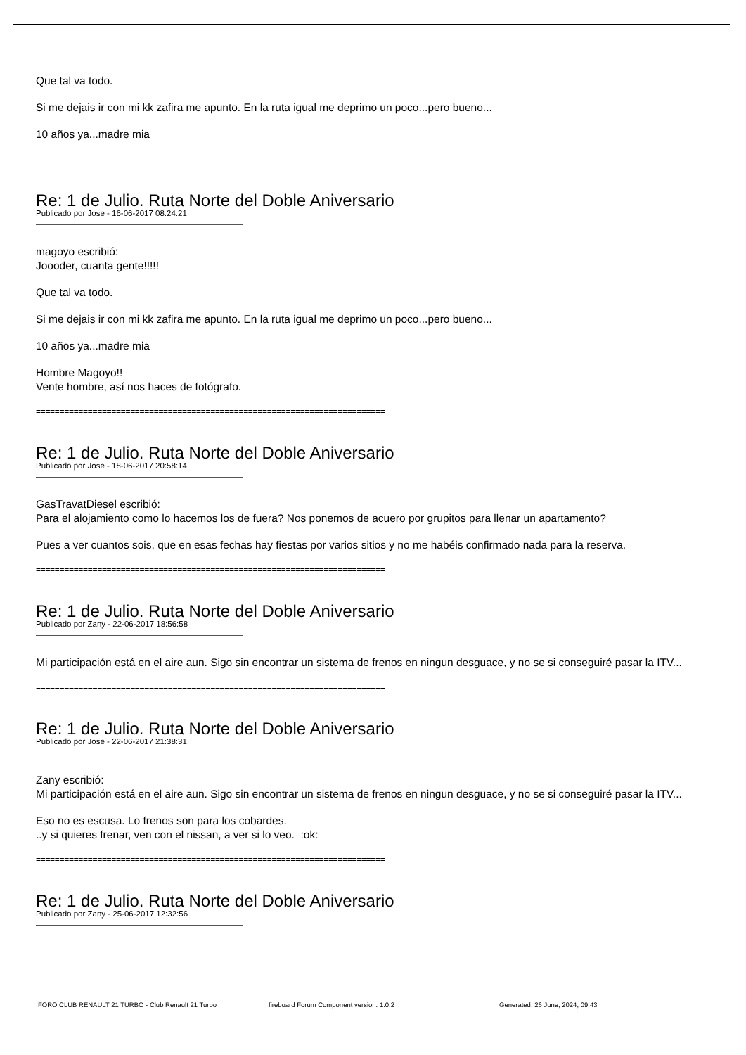Que tal va todo.
Si me dejais ir con mi kk zafira me apunto. En la ruta igual me deprimo un poco...pero bueno...
10 años ya...madre mia
==========================================================================
Re: 1 de Julio. Ruta Norte del Doble Aniversario
Publicado por Jose - 16-06-2017 08:24:21
magoyo escribió:
Joooder, cuanta gente!!!!!
Que tal va todo.
Si me dejais ir con mi kk zafira me apunto. En la ruta igual me deprimo un poco...pero bueno...
10 años ya...madre mia
Hombre Magoyo!!
Vente hombre, así nos haces de fotógrafo.
==========================================================================
Re: 1 de Julio. Ruta Norte del Doble Aniversario
Publicado por Jose - 18-06-2017 20:58:14
GasTravatDiesel escribió:
Para el alojamiento como lo hacemos los de fuera? Nos ponemos de acuero por grupitos para llenar un apartamento?
Pues a ver cuantos sois, que en esas fechas hay fiestas por varios sitios y no me habéis confirmado nada para la reserva.
==========================================================================
Re: 1 de Julio. Ruta Norte del Doble Aniversario
Publicado por Zany - 22-06-2017 18:56:58
Mi participación está en el aire aun. Sigo sin encontrar un sistema de frenos en ningun desguace, y no se si conseguiré pasar la ITV...
==========================================================================
Re: 1 de Julio. Ruta Norte del Doble Aniversario
Publicado por Jose - 22-06-2017 21:38:31
Zany escribió:
Mi participación está en el aire aun. Sigo sin encontrar un sistema de frenos en ningun desguace, y no se si conseguiré pasar la ITV...
Eso no es escusa. Lo frenos son para los cobardes.
..y si quieres frenar, ven con el nissan, a ver si lo veo. :ok:
==========================================================================
Re: 1 de Julio. Ruta Norte del Doble Aniversario
Publicado por Zany - 25-06-2017 12:32:56
FORO CLUB RENAULT 21 TURBO - Club Renault 21 Turbo fireboard Forum Component version: 1.0.2 Generated: 26 June, 2024, 09:43